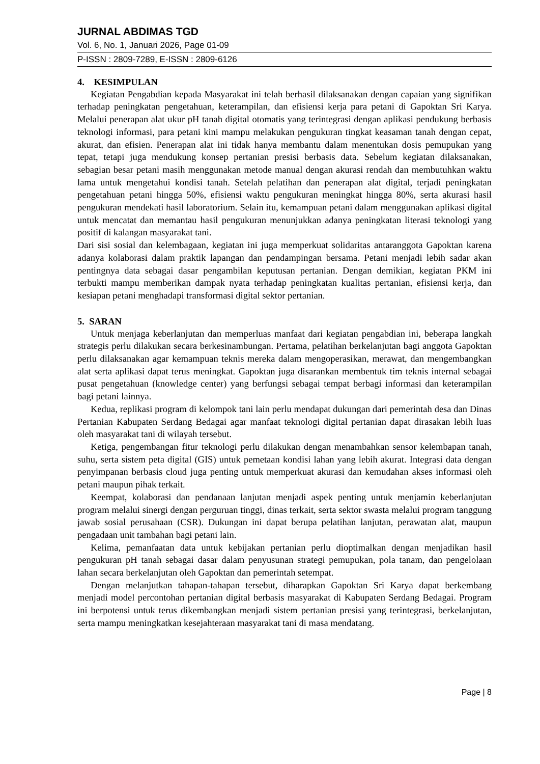JURNAL ABDIMAS TGD
Vol. 6, No. 1, Januari 2026, Page 01-09
P-ISSN : 2809-7289, E-ISSN : 2809-6126
4. KESIMPULAN
Kegiatan Pengabdian kepada Masyarakat ini telah berhasil dilaksanakan dengan capaian yang signifikan terhadap peningkatan pengetahuan, keterampilan, dan efisiensi kerja para petani di Gapoktan Sri Karya. Melalui penerapan alat ukur pH tanah digital otomatis yang terintegrasi dengan aplikasi pendukung berbasis teknologi informasi, para petani kini mampu melakukan pengukuran tingkat keasaman tanah dengan cepat, akurat, dan efisien. Penerapan alat ini tidak hanya membantu dalam menentukan dosis pemupukan yang tepat, tetapi juga mendukung konsep pertanian presisi berbasis data. Sebelum kegiatan dilaksanakan, sebagian besar petani masih menggunakan metode manual dengan akurasi rendah dan membutuhkan waktu lama untuk mengetahui kondisi tanah. Setelah pelatihan dan penerapan alat digital, terjadi peningkatan pengetahuan petani hingga 50%, efisiensi waktu pengukuran meningkat hingga 80%, serta akurasi hasil pengukuran mendekati hasil laboratorium. Selain itu, kemampuan petani dalam menggunakan aplikasi digital untuk mencatat dan memantau hasil pengukuran menunjukkan adanya peningkatan literasi teknologi yang positif di kalangan masyarakat tani.
Dari sisi sosial dan kelembagaan, kegiatan ini juga memperkuat solidaritas antaranggota Gapoktan karena adanya kolaborasi dalam praktik lapangan dan pendampingan bersama. Petani menjadi lebih sadar akan pentingnya data sebagai dasar pengambilan keputusan pertanian. Dengan demikian, kegiatan PKM ini terbukti mampu memberikan dampak nyata terhadap peningkatan kualitas pertanian, efisiensi kerja, dan kesiapan petani menghadapi transformasi digital sektor pertanian.
5. SARAN
Untuk menjaga keberlanjutan dan memperluas manfaat dari kegiatan pengabdian ini, beberapa langkah strategis perlu dilakukan secara berkesinambungan. Pertama, pelatihan berkelanjutan bagi anggota Gapoktan perlu dilaksanakan agar kemampuan teknis mereka dalam mengoperasikan, merawat, dan mengembangkan alat serta aplikasi dapat terus meningkat. Gapoktan juga disarankan membentuk tim teknis internal sebagai pusat pengetahuan (knowledge center) yang berfungsi sebagai tempat berbagi informasi dan keterampilan bagi petani lainnya.
Kedua, replikasi program di kelompok tani lain perlu mendapat dukungan dari pemerintah desa dan Dinas Pertanian Kabupaten Serdang Bedagai agar manfaat teknologi digital pertanian dapat dirasakan lebih luas oleh masyarakat tani di wilayah tersebut.
Ketiga, pengembangan fitur teknologi perlu dilakukan dengan menambahkan sensor kelembapan tanah, suhu, serta sistem peta digital (GIS) untuk pemetaan kondisi lahan yang lebih akurat. Integrasi data dengan penyimpanan berbasis cloud juga penting untuk memperkuat akurasi dan kemudahan akses informasi oleh petani maupun pihak terkait.
Keempat, kolaborasi dan pendanaan lanjutan menjadi aspek penting untuk menjamin keberlanjutan program melalui sinergi dengan perguruan tinggi, dinas terkait, serta sektor swasta melalui program tanggung jawab sosial perusahaan (CSR). Dukungan ini dapat berupa pelatihan lanjutan, perawatan alat, maupun pengadaan unit tambahan bagi petani lain.
Kelima, pemanfaatan data untuk kebijakan pertanian perlu dioptimalkan dengan menjadikan hasil pengukuran pH tanah sebagai dasar dalam penyusunan strategi pemupukan, pola tanam, dan pengelolaan lahan secara berkelanjutan oleh Gapoktan dan pemerintah setempat.
Dengan melanjutkan tahapan-tahapan tersebut, diharapkan Gapoktan Sri Karya dapat berkembang menjadi model percontohan pertanian digital berbasis masyarakat di Kabupaten Serdang Bedagai. Program ini berpotensi untuk terus dikembangkan menjadi sistem pertanian presisi yang terintegrasi, berkelanjutan, serta mampu meningkatkan kesejahteraan masyarakat tani di masa mendatang.
Page | 8